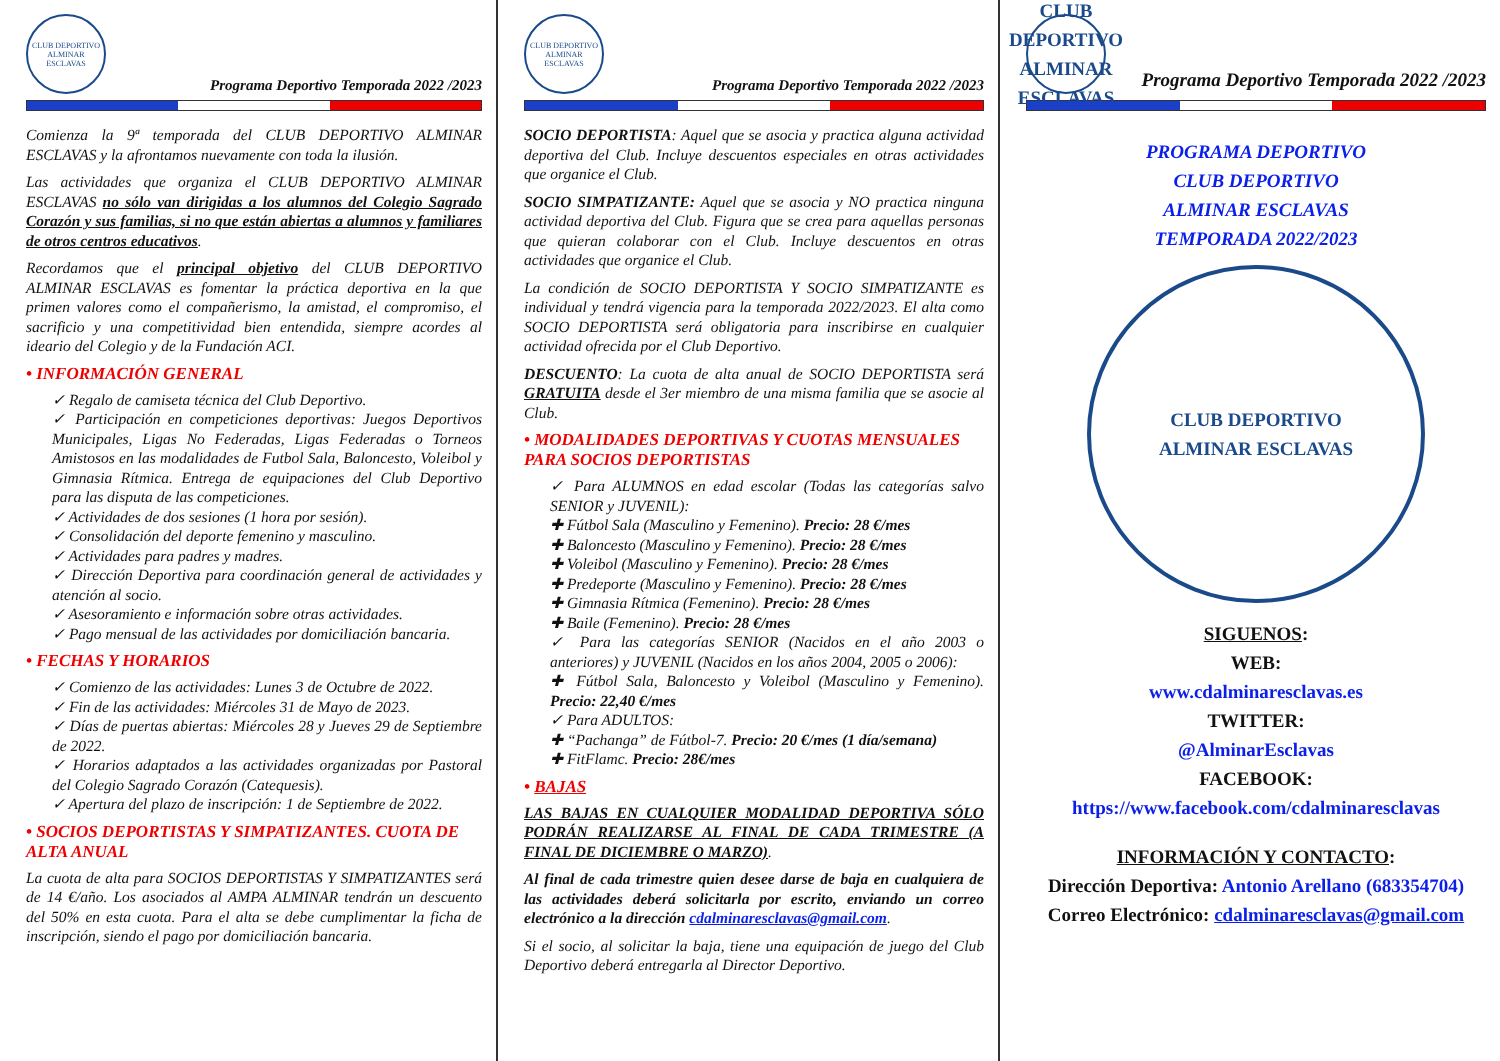CLUB DEPORTIVO ALMINAR ESCLAVAS
Programa Deportivo Temporada 2022 /2023
Comienza la 9ª temporada del CLUB DEPORTIVO ALMINAR ESCLAVAS y la afrontamos nuevamente con toda la ilusión.
Las actividades que organiza el CLUB DEPORTIVO ALMINAR ESCLAVAS no sólo van dirigidas a los alumnos del Colegio Sagrado Corazón y sus familias, si no que están abiertas a alumnos y familiares de otros centros educativos.
Recordamos que el principal objetivo del CLUB DEPORTIVO ALMINAR ESCLAVAS es fomentar la práctica deportiva en la que primen valores como el compañerismo, la amistad, el compromiso, el sacrificio y una competitividad bien entendida, siempre acordes al ideario del Colegio y de la Fundación ACI.
• INFORMACIÓN GENERAL
✓ Regalo de camiseta técnica del Club Deportivo.
✓ Participación en competiciones deportivas: Juegos Deportivos Municipales, Ligas No Federadas, Ligas Federadas o Torneos Amistosos en las modalidades de Futbol Sala, Baloncesto, Voleibol y Gimnasia Rítmica. Entrega de equipaciones del Club Deportivo para las disputa de las competiciones.
✓ Actividades de dos sesiones (1 hora por sesión).
✓ Consolidación del deporte femenino y masculino.
✓ Actividades para padres y madres.
✓ Dirección Deportiva para coordinación general de actividades y atención al socio.
✓ Asesoramiento e información sobre otras actividades.
✓ Pago mensual de las actividades por domiciliación bancaria.
• FECHAS Y HORARIOS
✓ Comienzo de las actividades: Lunes 3 de Octubre de 2022.
✓ Fin de las actividades: Miércoles 31 de Mayo de 2023.
✓ Días de puertas abiertas: Miércoles 28 y Jueves 29 de Septiembre de 2022.
✓ Horarios adaptados a las actividades organizadas por Pastoral del Colegio Sagrado Corazón (Catequesis).
✓ Apertura del plazo de inscripción: 1 de Septiembre de 2022.
• SOCIOS DEPORTISTAS Y SIMPATIZANTES. CUOTA DE ALTA ANUAL
La cuota de alta para SOCIOS DEPORTISTAS Y SIMPATIZANTES será de 14 €/año. Los asociados al AMPA ALMINAR tendrán un descuento del 50% en esta cuota. Para el alta se debe cumplimentar la ficha de inscripción, siendo el pago por domiciliación bancaria.
CLUB DEPORTIVO ALMINAR ESCLAVAS
Programa Deportivo Temporada 2022 /2023
SOCIO DEPORTISTA: Aquel que se asocia y practica alguna actividad deportiva del Club. Incluye descuentos especiales en otras actividades que organice el Club.
SOCIO SIMPATIZANTE: Aquel que se asocia y NO practica ninguna actividad deportiva del Club. Figura que se crea para aquellas personas que quieran colaborar con el Club. Incluye descuentos en otras actividades que organice el Club.
La condición de SOCIO DEPORTISTA Y SOCIO SIMPATIZANTE es individual y tendrá vigencia para la temporada 2022/2023. El alta como SOCIO DEPORTISTA será obligatoria para inscribirse en cualquier actividad ofrecida por el Club Deportivo.
DESCUENTO: La cuota de alta anual de SOCIO DEPORTISTA será GRATUITA desde el 3er miembro de una misma familia que se asocie al Club.
• MODALIDADES DEPORTIVAS Y CUOTAS MENSUALES PARA SOCIOS DEPORTISTAS
✓ Para ALUMNOS en edad escolar (Todas las categorías salvo SENIOR y JUVENIL):
✚ Fútbol Sala (Masculino y Femenino). Precio: 28 €/mes
✚ Baloncesto (Masculino y Femenino). Precio: 28 €/mes
✚ Voleibol (Masculino y Femenino). Precio: 28 €/mes
✚ Predeporte (Masculino y Femenino). Precio: 28 €/mes
✚ Gimnasia Rítmica (Femenino). Precio: 28 €/mes
✚ Baile (Femenino). Precio: 28 €/mes
✓ Para las categorías SENIOR (Nacidos en el año 2003 o anteriores) y JUVENIL (Nacidos en los años 2004, 2005 o 2006):
✚ Fútbol Sala, Baloncesto y Voleibol (Masculino y Femenino). Precio: 22,40 €/mes
✓ Para ADULTOS:
✚ “Pachanga” de Fútbol-7. Precio: 20 €/mes (1 día/semana)
✚ FitFlamc. Precio: 28€/mes
• BAJAS
LAS BAJAS EN CUALQUIER MODALIDAD DEPORTIVA SÓLO PODRÁN REALIZARSE AL FINAL DE CADA TRIMESTRE (A FINAL DE DICIEMBRE O MARZO).
Al final de cada trimestre quien desee darse de baja en cualquiera de las actividades deberá solicitarla por escrito, enviando un correo electrónico a la dirección cdalminaresclavas@gmail.com.
Si el socio, al solicitar la baja, tiene una equipación de juego del Club Deportivo deberá entregarla al Director Deportivo.
CLUB DEPORTIVO ALMINAR ESCLAVAS
Programa Deportivo Temporada 2022 /2023
PROGRAMA DEPORTIVO
CLUB DEPORTIVO
ALMINAR ESCLAVAS
TEMPORADA 2022/2023
CLUB DEPORTIVO
ALMINAR ESCLAVAS
SIGUENOS:
WEB:
www.cdalminaresclavas.es
TWITTER:
@AlminarEsclavas
FACEBOOK:
https://www.facebook.com/cdalminaresclavas
INFORMACIÓN Y CONTACTO:
Dirección Deportiva: Antonio Arellano (683354704)
Correo Electrónico: cdalminaresclavas@gmail.com